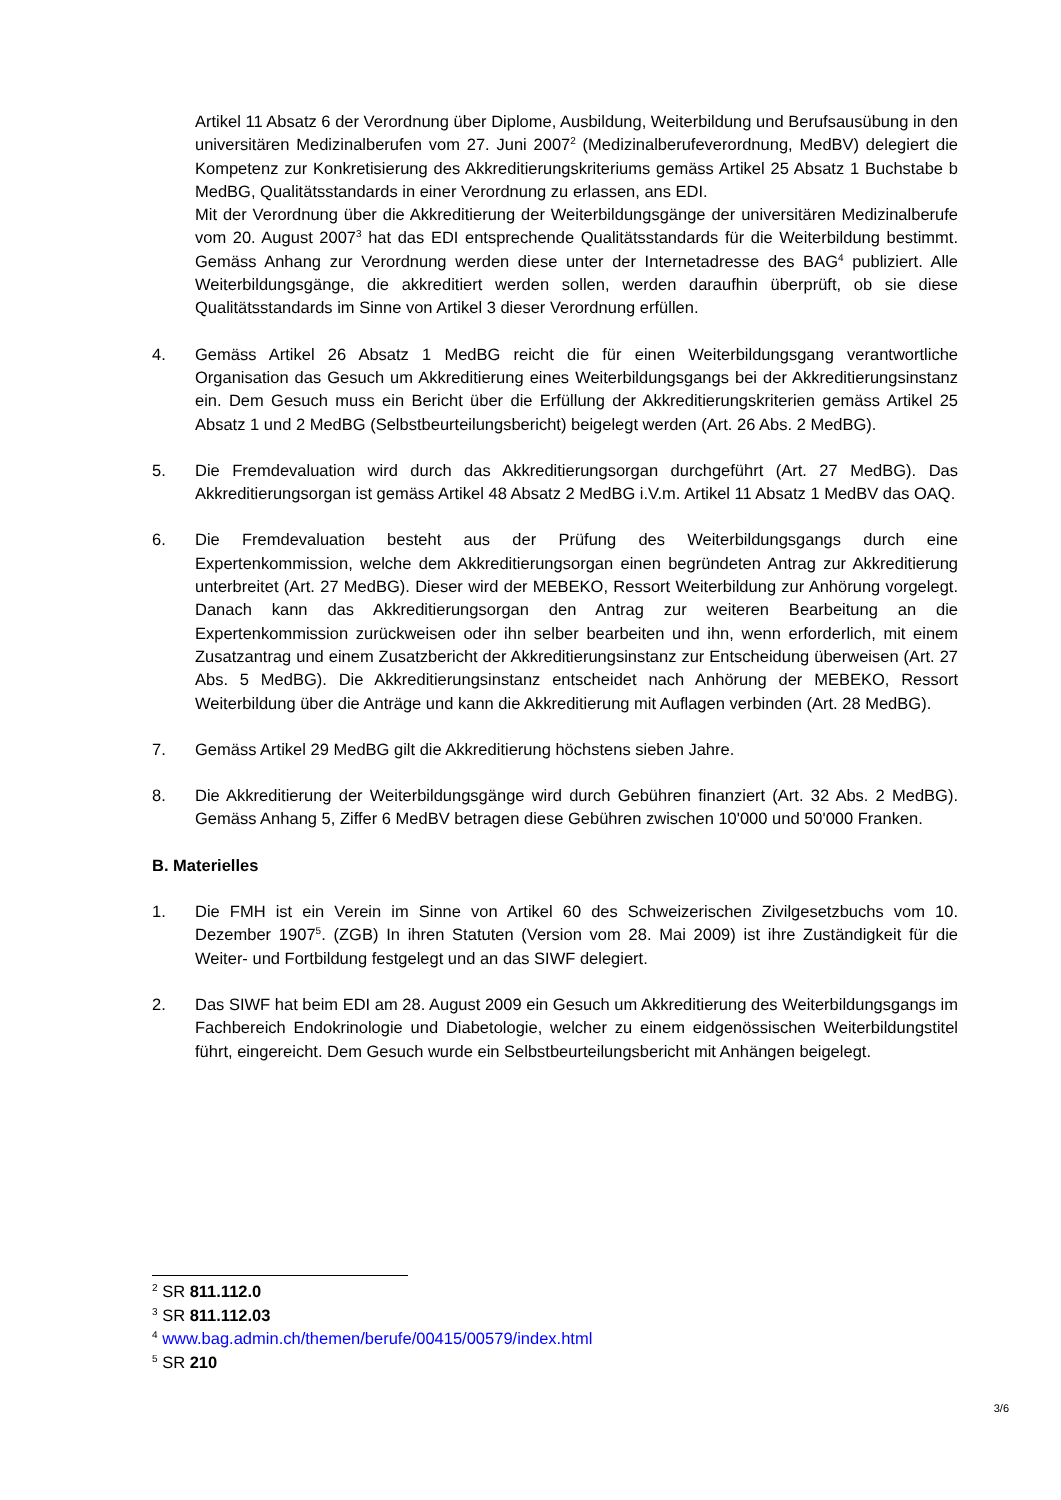Artikel 11 Absatz 6 der Verordnung über Diplome, Ausbildung, Weiterbildung und Berufsausübung in den universitären Medizinalberufen vom 27. Juni 2007<sup>2</sup> (Medizinalberufeverordnung, MedBV) delegiert die Kompetenz zur Konkretisierung des Akkreditierungskriteriums gemäss Artikel 25 Absatz 1 Buchstabe b MedBG, Qualitätsstandards in einer Verordnung zu erlassen, ans EDI.
Mit der Verordnung über die Akkreditierung der Weiterbildungsgänge der universitären Medizinalberufe vom 20. August 2007<sup>3</sup> hat das EDI entsprechende Qualitätsstandards für die Weiterbildung bestimmt. Gemäss Anhang zur Verordnung werden diese unter der Internetadresse des BAG<sup>4</sup> publiziert. Alle Weiterbildungsgänge, die akkreditiert werden sollen, werden daraufhin überprüft, ob sie diese Qualitätsstandards im Sinne von Artikel 3 dieser Verordnung erfüllen.
4. Gemäss Artikel 26 Absatz 1 MedBG reicht die für einen Weiterbildungsgang verantwortliche Organisation das Gesuch um Akkreditierung eines Weiterbildungsgangs bei der Akkreditierungsinstanz ein. Dem Gesuch muss ein Bericht über die Erfüllung der Akkreditierungskriterien gemäss Artikel 25 Absatz 1 und 2 MedBG (Selbstbeurteilungsbericht) beigelegt werden (Art. 26 Abs. 2 MedBG).
5. Die Fremdevaluation wird durch das Akkreditierungsorgan durchgeführt (Art. 27 MedBG). Das Akkreditierungsorgan ist gemäss Artikel 48 Absatz 2 MedBG i.V.m. Artikel 11 Absatz 1 MedBV das OAQ.
6. Die Fremdevaluation besteht aus der Prüfung des Weiterbildungsgangs durch eine Expertenkommission, welche dem Akkreditierungsorgan einen begründeten Antrag zur Akkreditierung unterbreitet (Art. 27 MedBG). Dieser wird der MEBEKO, Ressort Weiterbildung zur Anhörung vorgelegt. Danach kann das Akkreditierungsorgan den Antrag zur weiteren Bearbeitung an die Expertenkommission zurückweisen oder ihn selber bearbeiten und ihn, wenn erforderlich, mit einem Zusatzantrag und einem Zusatzbericht der Akkreditierungsinstanz zur Entscheidung überweisen (Art. 27 Abs. 5 MedBG). Die Akkreditierungsinstanz entscheidet nach Anhörung der MEBEKO, Ressort Weiterbildung über die Anträge und kann die Akkreditierung mit Auflagen verbinden (Art. 28 MedBG).
7. Gemäss Artikel 29 MedBG gilt die Akkreditierung höchstens sieben Jahre.
8. Die Akkreditierung der Weiterbildungsgänge wird durch Gebühren finanziert (Art. 32 Abs. 2 MedBG). Gemäss Anhang 5, Ziffer 6 MedBV betragen diese Gebühren zwischen 10'000 und 50'000 Franken.
B. Materielles
1. Die FMH ist ein Verein im Sinne von Artikel 60 des Schweizerischen Zivilgesetzbuchs vom 10. Dezember 1907<sup>5</sup>. (ZGB) In ihren Statuten (Version vom 28. Mai 2009) ist ihre Zuständigkeit für die Weiter- und Fortbildung festgelegt und an das SIWF delegiert.
2. Das SIWF hat beim EDI am 28. August 2009 ein Gesuch um Akkreditierung des Weiterbildungsgangs im Fachbereich Endokrinologie und Diabetologie, welcher zu einem eidgenössischen Weiterbildungstitel führt, eingereicht. Dem Gesuch wurde ein Selbstbeurteilungsbericht mit Anhängen beigelegt.
<sup>2</sup> SR 811.112.0
<sup>3</sup> SR 811.112.03
<sup>4</sup> www.bag.admin.ch/themen/berufe/00415/00579/index.html
<sup>5</sup> SR 210
3/6